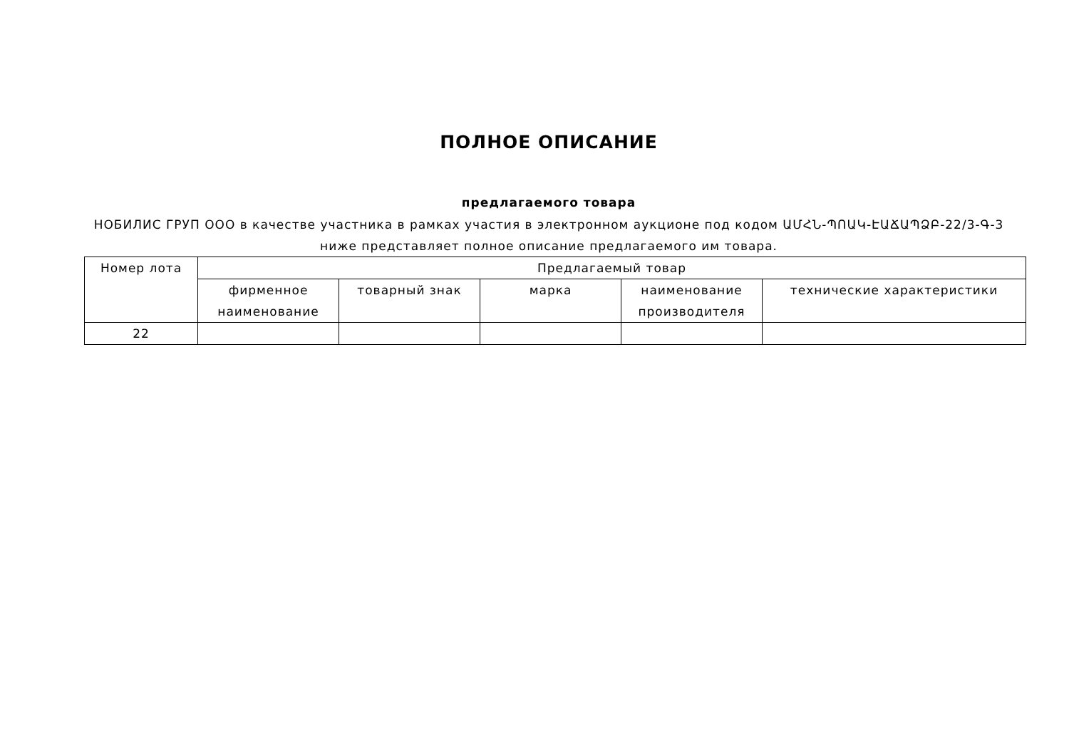ПОЛНОЕ ОПИСАНИЕ
предлагаемого товара
НОБИЛИС ГРУП ООО в качестве участника в рамках участия в электронном аукционе под кодом ԱՄՀՆ-ՊՈԱԿ-ԷԱՃԱՊՁԲ-22/3-Գ-3 ниже представляет полное описание предлагаемого им товара.
| Номер лота | Предлагаемый товар | | | | |
| --- | --- | --- | --- | --- | --- |
| | фирменное наименование | товарный знак | марка | наименование производителя | технические характеристики |
| 22 | | | | | |